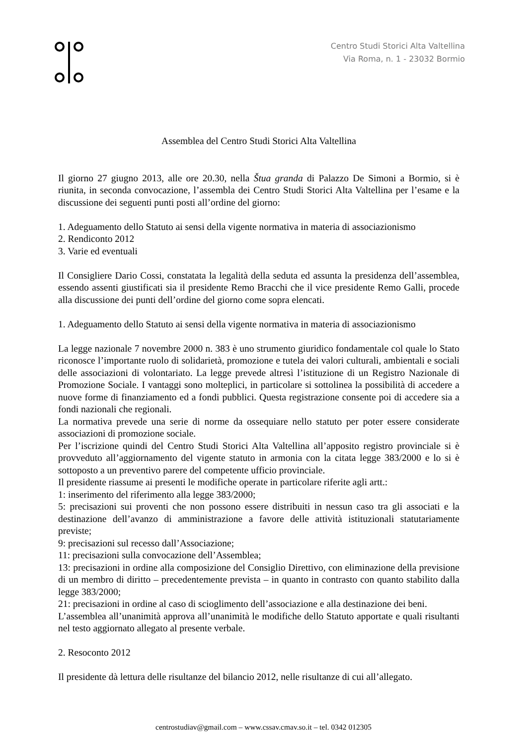Centro Studi Storici Alta Valtellina
Via Roma, n. 1 - 23032 Bormio
Assemblea del Centro Studi Storici Alta Valtellina
Il giorno 27 giugno 2013, alle ore 20.30, nella Štua granda di Palazzo De Simoni a Bormio, si è riunita, in seconda convocazione, l’assembla dei Centro Studi Storici Alta Valtellina per l’esame e la discussione dei seguenti punti posti all’ordine del giorno:
1. Adeguamento dello Statuto ai sensi della vigente normativa in materia di associazionismo
2. Rendiconto 2012
3. Varie ed eventuali
Il Consigliere Dario Cossi, constatata la legalità della seduta ed assunta la presidenza dell’assemblea, essendo assenti giustificati sia il presidente Remo Bracchi che il vice presidente Remo Galli, procede alla discussione dei punti dell’ordine del giorno come sopra elencati.
1. Adeguamento dello Statuto ai sensi della vigente normativa in materia di associazionismo
La legge nazionale 7 novembre 2000 n. 383 è uno strumento giuridico fondamentale col quale lo Stato riconosce l’importante ruolo di solidarietà, promozione e tutela dei valori culturali, ambientali e sociali delle associazioni di volontariato. La legge prevede altresì l’istituzione di un Registro Nazionale di Promozione Sociale. I vantaggi sono molteplici, in particolare si sottolinea la possibilità di accedere a nuove forme di finanziamento ed a fondi pubblici. Questa registrazione consente poi di accedere sia a fondi nazionali che regionali.
La normativa prevede una serie di norme da ossequiare nello statuto per poter essere considerate associazioni di promozione sociale.
Per l’iscrizione quindi del Centro Studi Storici Alta Valtellina all’apposito registro provinciale si è provveduto all’aggiornamento del vigente statuto in armonia con la citata legge 383/2000 e lo si è sottoposto a un preventivo parere del competente ufficio provinciale.
Il presidente riassume ai presenti le modifiche operate in particolare riferite agli artt.:
1: inserimento del riferimento alla legge 383/2000;
5: precisazioni sui proventi che non possono essere distribuiti in nessun caso tra gli associati e la destinazione dell’avanzo di amministrazione a favore delle attività istituzionali statutariamente previste;
9: precisazioni sul recesso dall’Associazione;
11: precisazioni sulla convocazione dell’Assemblea;
13: precisazioni in ordine alla composizione del Consiglio Direttivo, con eliminazione della previsione di un membro di diritto – precedentemente prevista – in quanto in contrasto con quanto stabilito dalla legge 383/2000;
21: precisazioni in ordine al caso di scioglimento dell’associazione e alla destinazione dei beni.
L’assemblea all’unanimità approva all’unanimità le modifiche dello Statuto apportate e quali risultanti nel testo aggiornato allegato al presente verbale.
2. Resoconto 2012
Il presidente dà lettura delle risultanze del bilancio 2012, nelle risultanze di cui all’allegato.
centrostudiav@gmail.com – www.cssav.cmav.so.it – tel. 0342 012305